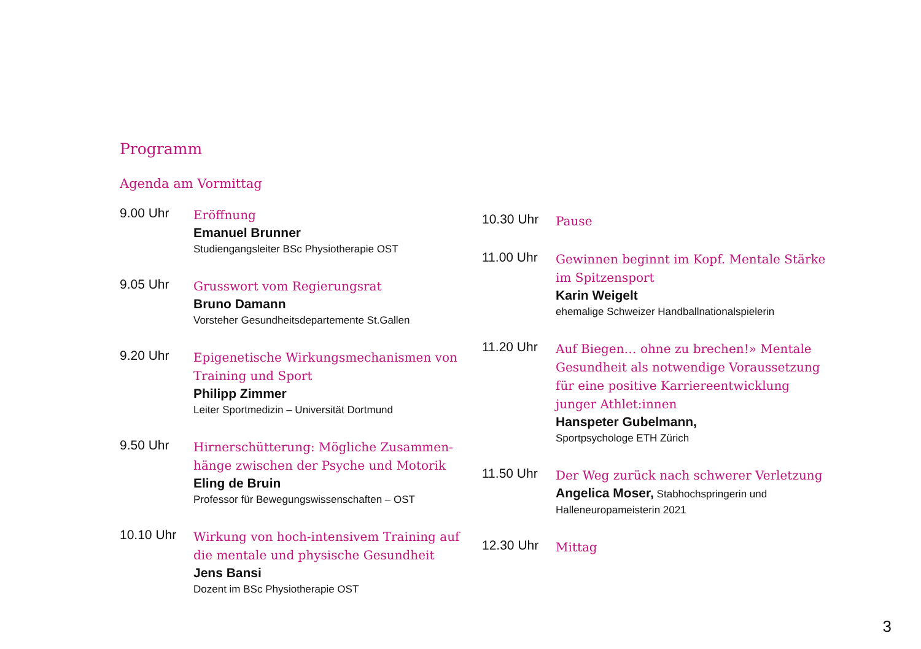Programm
Agenda am Vormittag
9.00 Uhr
Eröffnung
Emanuel Brunner
Studiengangsleiter BSc Physiotherapie OST
9.05 Uhr
Grusswort vom Regierungsrat
Bruno Damann
Vorsteher Gesundheitsdepartemente St.Gallen
9.20 Uhr
Epigenetische Wirkungsmechanismen von Training und Sport
Philipp Zimmer
Leiter Sportmedizin – Universität Dortmund
9.50 Uhr
Hirnerschütterung: Mögliche Zusammen-hänge zwischen der Psyche und Motorik
Eling de Bruin
Professor für Bewegungswissenschaften – OST
10.10 Uhr
Wirkung von hoch-intensivem Training auf die mentale und physische Gesundheit
Jens Bansi
Dozent im BSc Physiotherapie OST
10.30 Uhr
Pause
11.00 Uhr
Gewinnen beginnt im Kopf. Mentale Stärke im Spitzensport
Karin Weigelt
ehemalige Schweizer Handballnationalspielerin
11.20 Uhr
Auf Biegen… ohne zu brechen!» Mentale Gesundheit als notwendige Voraussetzung für eine positive Karriereentwicklung junger Athlet:innen
Hanspeter Gubelmann,
Sportpsychologe ETH Zürich
11.50 Uhr
Der Weg zurück nach schwerer Verletzung
Angelica Moser, Stabhochspringerin und Halleneuropameisterin 2021
12.30 Uhr
Mittag
3